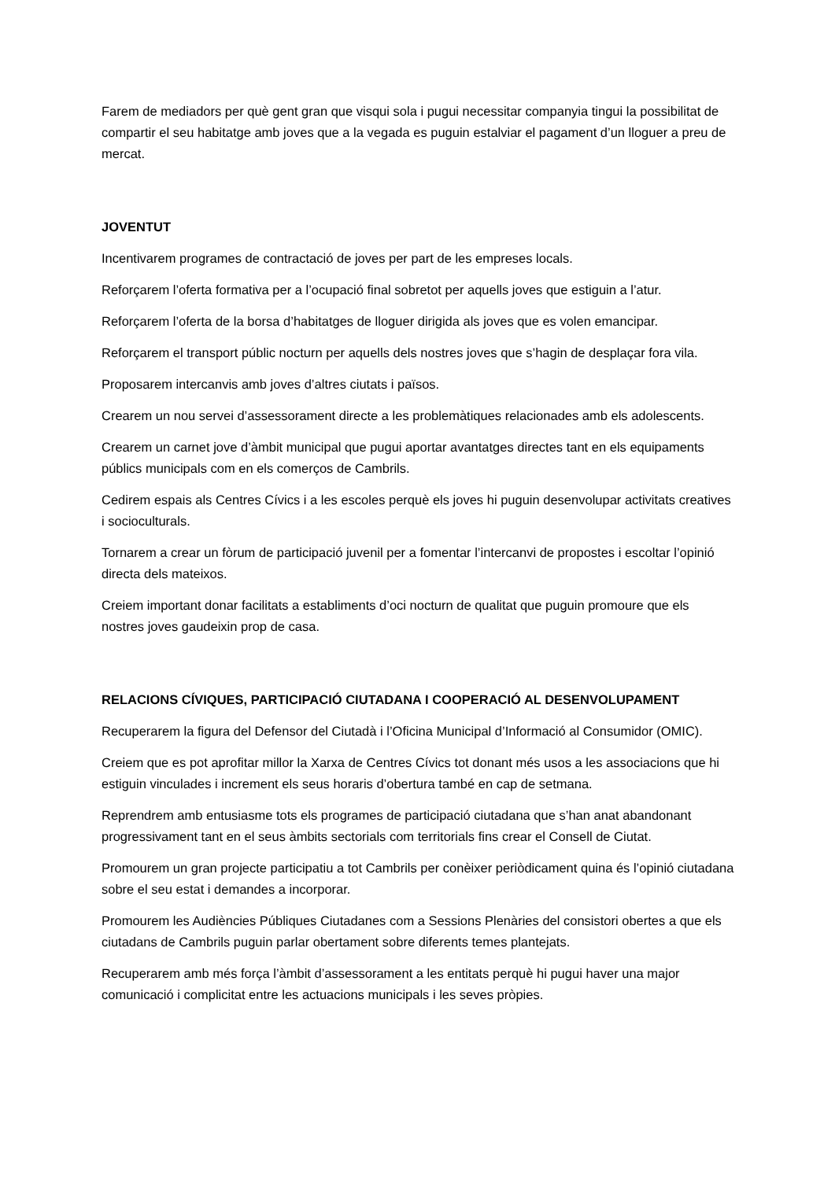Farem de mediadors per què gent gran que visqui sola i pugui necessitar companyia tingui la possibilitat de compartir el seu habitatge amb joves que a la vegada es puguin estalviar el pagament d’un lloguer a preu de mercat.
JOVENTUT
Incentivarem programes de contractació de joves per part de les empreses locals.
Reforçarem l’oferta formativa per a l’ocupació final sobretot per aquells joves que estiguin a l’atur.
Reforçarem l’oferta de la borsa d’habitatges de lloguer dirigida als joves que es volen emancipar.
Reforçarem el transport públic nocturn per aquells dels nostres joves que s’hagin de desplaçar fora vila.
Proposarem intercanvis amb joves d’altres ciutats i països.
Crearem un nou servei d’assessorament directe a les problemàtiques relacionades amb els adolescents.
Crearem un carnet jove d’àmbit municipal que pugui aportar avantatges directes tant en els equipaments públics municipals com en els comerços de Cambrils.
Cedirem espais als Centres Cívics i a les escoles perquè els joves hi puguin desenvolupar activitats creatives i socioculturals.
Tornarem a crear un fòrum de participació juvenil per a fomentar l’intercanvi de propostes i escoltar l’opinió directa dels mateixos.
Creiem important donar facilitats a establiments d’oci nocturn de qualitat que puguin promoure que els nostres joves gaudeixin prop de casa.
RELACIONS CÍVIQUES, PARTICIPACIÓ CIUTADANA I COOPERACIÓ AL DESENVOLUPAMENT
Recuperarem la figura del Defensor del Ciutadà i l’Oficina Municipal d’Informació al Consumidor (OMIC).
Creiem que es pot aprofitar millor la Xarxa de Centres Cívics tot donant més usos a les associacions que hi estiguin vinculades i increment els seus horaris d’obertura també en cap de setmana.
Reprendrem amb entusiasme tots els programes de participació ciutadana que s’han anat abandonant progressivament tant en el seus àmbits sectorials com territorials fins crear el Consell de Ciutat.
Promourem un gran projecte participatiu a tot Cambrils per conèixer periòdicament quina és l’opinió ciutadana sobre el seu estat i demandes a incorporar.
Promourem les Audiències Públiques Ciutadanes com a Sessions Plenàries del consistori obertes a que els ciutadans de Cambrils puguin parlar obertament sobre diferents temes plantejats.
Recuperarem amb més força l’àmbit d’assessorament a les entitats perquè hi pugui haver una major comunicació i complicitat entre les actuacions municipals i les seves pròpies.